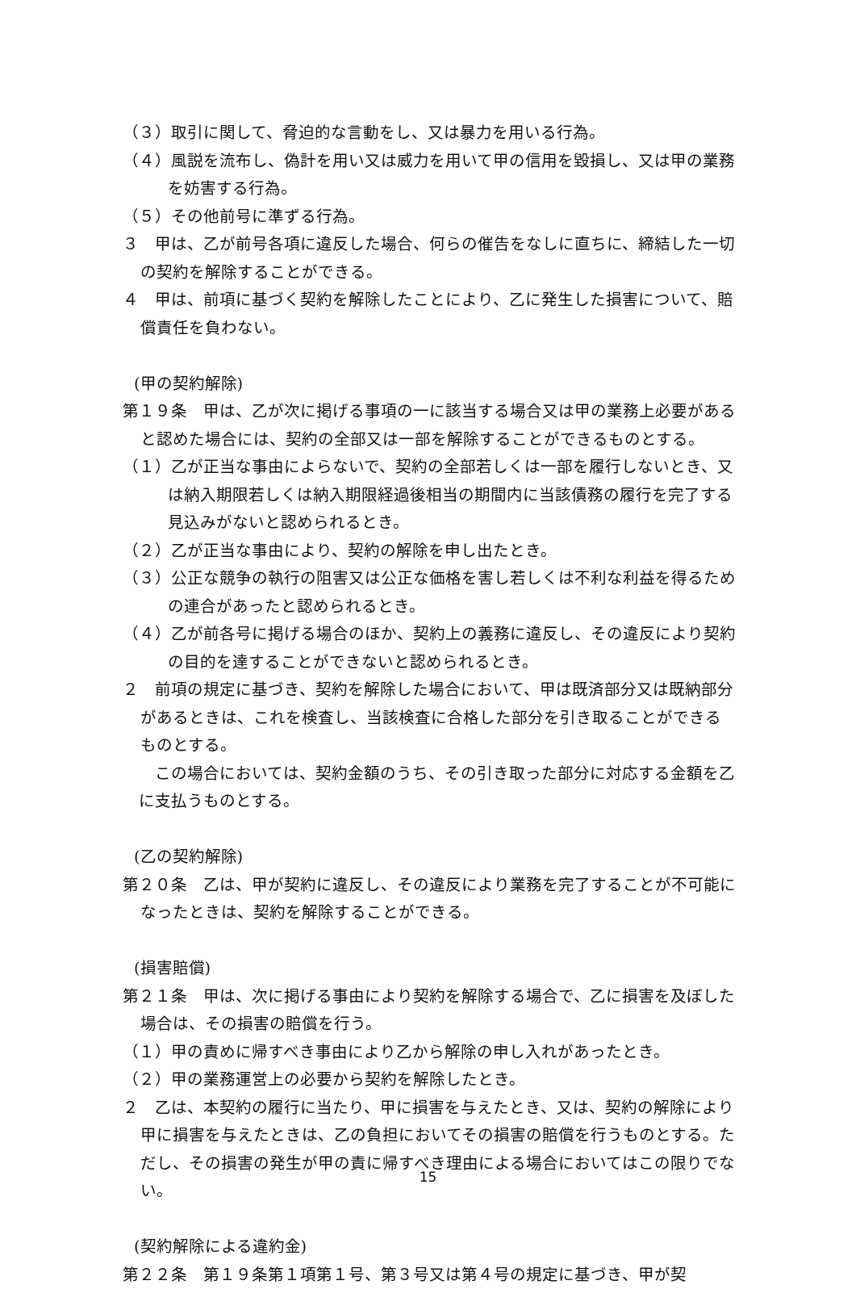（３）取引に関して、脅迫的な言動をし、又は暴力を用いる行為。
（４）風説を流布し、偽計を用い又は威力を用いて甲の信用を毀損し、又は甲の業務を妨害する行為。
（５）その他前号に準ずる行為。
３　甲は、乙が前号各項に違反した場合、何らの催告をなしに直ちに、締結した一切の契約を解除することができる。
４　甲は、前項に基づく契約を解除したことにより、乙に発生した損害について、賠償責任を負わない。
(甲の契約解除)
第１９条　甲は、乙が次に掲げる事項の一に該当する場合又は甲の業務上必要があると認めた場合には、契約の全部又は一部を解除することができるものとする。
（１）乙が正当な事由によらないで、契約の全部若しくは一部を履行しないとき、又は納入期限若しくは納入期限経過後相当の期間内に当該債務の履行を完了する見込みがないと認められるとき。
（２）乙が正当な事由により、契約の解除を申し出たとき。
（３）公正な競争の執行の阻害又は公正な価格を害し若しくは不利な利益を得るための連合があったと認められるとき。
（４）乙が前各号に掲げる場合のほか、契約上の義務に違反し、その違反により契約の目的を達することができないと認められるとき。
２　前項の規定に基づき、契約を解除した場合において、甲は既済部分又は既納部分があるときは、これを検査し、当該検査に合格した部分を引き取ることができるものとする。
　この場合においては、契約金額のうち、その引き取った部分に対応する金額を乙に支払うものとする。
(乙の契約解除)
第２０条　乙は、甲が契約に違反し、その違反により業務を完了することが不可能になったときは、契約を解除することができる。
(損害賠償)
第２１条　甲は、次に掲げる事由により契約を解除する場合で、乙に損害を及ぼした場合は、その損害の賠償を行う。
（１）甲の責めに帰すべき事由により乙から解除の申し入れがあったとき。
（２）甲の業務運営上の必要から契約を解除したとき。
２　乙は、本契約の履行に当たり、甲に損害を与えたとき、又は、契約の解除により甲に損害を与えたときは、乙の負担においてその損害の賠償を行うものとする。ただし、その損害の発生が甲の責に帰すべき理由による場合においてはこの限りでない。
(契約解除による違約金)
第２２条　第１９条第１項第１号、第３号又は第４号の規定に基づき、甲が契
15